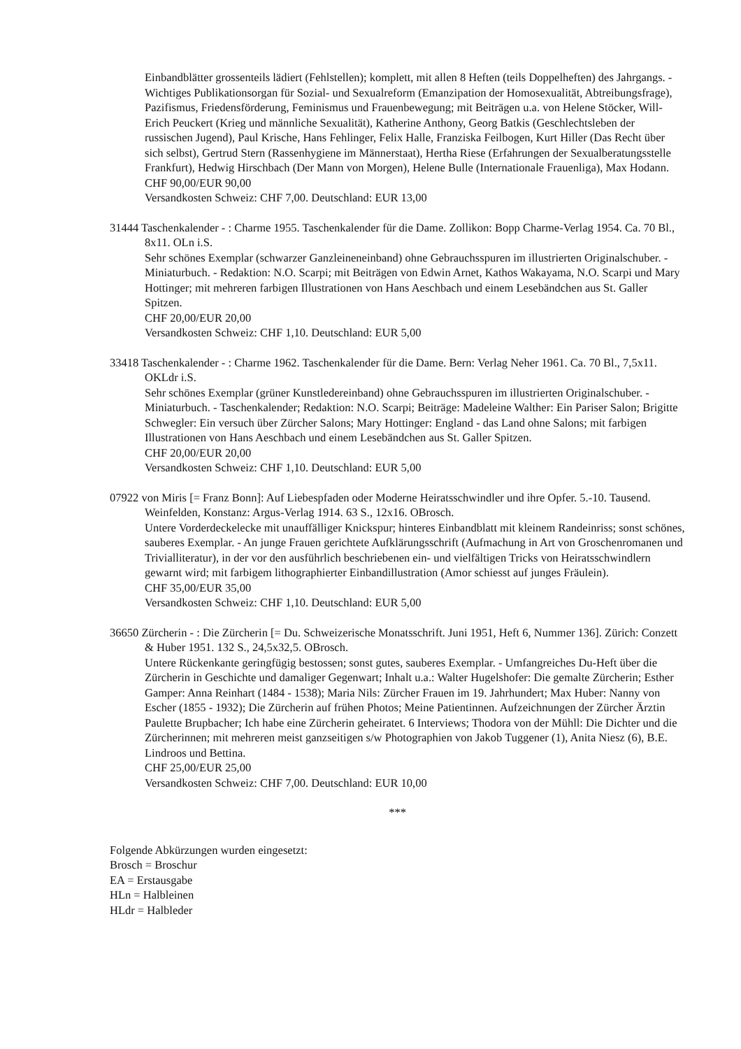Einbandblätter grossenteils lädiert (Fehlstellen); komplett, mit allen 8 Heften (teils Doppelheften) des Jahrgangs. - Wichtiges Publikationsorgan für Sozial- und Sexualreform (Emanzipation der Homosexualität, Abtreibungsfrage), Pazifismus, Friedensförderung, Feminismus und Frauenbewegung; mit Beiträgen u.a. von Helene Stöcker, Will-Erich Peuckert (Krieg und männliche Sexualität), Katherine Anthony, Georg Batkis (Geschlechtsleben der russischen Jugend), Paul Krische, Hans Fehlinger, Felix Halle, Franziska Feilbogen, Kurt Hiller (Das Recht über sich selbst), Gertrud Stern (Rassenhygiene im Männerstaat), Hertha Riese (Erfahrungen der Sexualberatungsstelle Frankfurt), Hedwig Hirschbach (Der Mann von Morgen), Helene Bulle (Internationale Frauenliga), Max Hodann.
CHF 90,00/EUR 90,00
Versandkosten Schweiz: CHF 7,00. Deutschland: EUR 13,00
31444 Taschenkalender - : Charme 1955. Taschenkalender für die Dame. Zollikon: Bopp Charme-Verlag 1954. Ca. 70 Bl., 8x11. OLn i.S.
Sehr schönes Exemplar (schwarzer Ganzleineneinband) ohne Gebrauchsspuren im illustrierten Originalschuber. - Miniaturbuch. - Redaktion: N.O. Scarpi; mit Beiträgen von Edwin Arnet, Kathos Wakayama, N.O. Scarpi und Mary Hottinger; mit mehreren farbigen Illustrationen von Hans Aeschbach und einem Lesebändchen aus St. Galler Spitzen.
CHF 20,00/EUR 20,00
Versandkosten Schweiz: CHF 1,10. Deutschland: EUR 5,00
33418 Taschenkalender - : Charme 1962. Taschenkalender für die Dame. Bern: Verlag Neher 1961. Ca. 70 Bl., 7,5x11. OKLdr i.S.
Sehr schönes Exemplar (grüner Kunstledereinband) ohne Gebrauchsspuren im illustrierten Originalschuber. - Miniaturbuch. - Taschenkalender; Redaktion: N.O. Scarpi; Beiträge: Madeleine Walther: Ein Pariser Salon; Brigitte Schwegler: Ein versuch über Zürcher Salons; Mary Hottinger: England - das Land ohne Salons; mit farbigen Illustrationen von Hans Aeschbach und einem Lesebändchen aus St. Galler Spitzen.
CHF 20,00/EUR 20,00
Versandkosten Schweiz: CHF 1,10. Deutschland: EUR 5,00
07922 von Miris [= Franz Bonn]: Auf Liebespfaden oder Moderne Heiratsschwindler und ihre Opfer. 5.-10. Tausend. Weinfelden, Konstanz: Argus-Verlag 1914. 63 S., 12x16. OBrosch.
Untere Vorderdeckelecke mit unauffälliger Knickspur; hinteres Einbandblatt mit kleinem Randeinriss; sonst schönes, sauberes Exemplar. - An junge Frauen gerichtete Aufklärungsschrift (Aufmachung in Art von Groschenromanen und Trivialliteratur), in der vor den ausführlich beschriebenen ein- und vielfältigen Tricks von Heiratsschwindlern gewarnt wird; mit farbigem lithographierter Einbandillustration (Amor schiesst auf junges Fräulein).
CHF 35,00/EUR 35,00
Versandkosten Schweiz: CHF 1,10. Deutschland: EUR 5,00
36650 Zürcherin - : Die Zürcherin [= Du. Schweizerische Monatsschrift. Juni 1951, Heft 6, Nummer 136]. Zürich: Conzett & Huber 1951. 132 S., 24,5x32,5. OBrosch.
Untere Rückenkante geringfügig bestossen; sonst gutes, sauberes Exemplar. - Umfangreiches Du-Heft über die Zürcherin in Geschichte und damaliger Gegenwart; Inhalt u.a.: Walter Hugelshofer: Die gemalte Zürcherin; Esther Gamper: Anna Reinhart (1484 - 1538); Maria Nils: Zürcher Frauen im 19. Jahrhundert; Max Huber: Nanny von Escher (1855 - 1932); Die Zürcherin auf frühen Photos; Meine Patientinnen. Aufzeichnungen der Zürcher Ärztin Paulette Brupbacher; Ich habe eine Zürcherin geheiratet. 6 Interviews; Thodora von der Mühll: Die Dichter und die Zürcherinnen; mit mehreren meist ganzseitigen s/w Photographien von Jakob Tuggener (1), Anita Niesz (6), B.E. Lindroos und Bettina.
CHF 25,00/EUR 25,00
Versandkosten Schweiz: CHF 7,00. Deutschland: EUR 10,00
***
Folgende Abkürzungen wurden eingesetzt:
Brosch = Broschur
EA = Erstausgabe
HLn = Halbleinen
HLdr = Halbleder